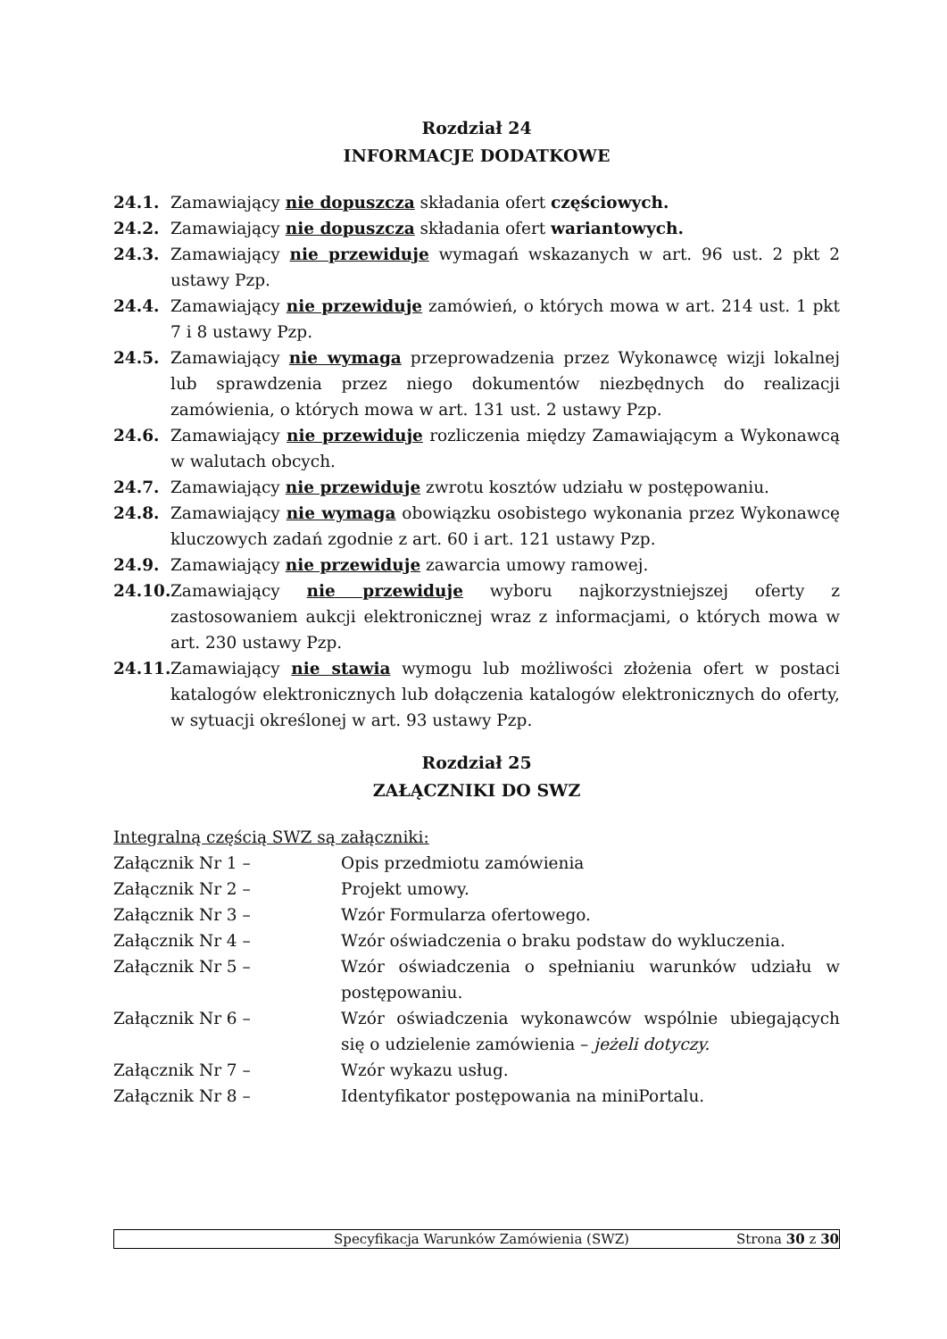Rozdział 24
INFORMACJE DODATKOWE
24.1. Zamawiający nie dopuszcza składania ofert częściowych.
24.2. Zamawiający nie dopuszcza składania ofert wariantowych.
24.3. Zamawiający nie przewiduje wymagań wskazanych w art. 96 ust. 2 pkt 2 ustawy Pzp.
24.4. Zamawiający nie przewiduje zamówień, o których mowa w art. 214 ust. 1 pkt 7 i 8 ustawy Pzp.
24.5. Zamawiający nie wymaga przeprowadzenia przez Wykonawcę wizji lokalnej lub sprawdzenia przez niego dokumentów niezbędnych do realizacji zamówienia, o których mowa w art. 131 ust. 2 ustawy Pzp.
24.6. Zamawiający nie przewiduje rozliczenia między Zamawiającym a Wykonawcą w walutach obcych.
24.7. Zamawiający nie przewiduje zwrotu kosztów udziału w postępowaniu.
24.8. Zamawiający nie wymaga obowiązku osobistego wykonania przez Wykonawcę kluczowych zadań zgodnie z art. 60 i art. 121 ustawy Pzp.
24.9. Zamawiający nie przewiduje zawarcia umowy ramowej.
24.10. Zamawiający nie przewiduje wyboru najkorzystniejszej oferty z zastosowaniem aukcji elektronicznej wraz z informacjami, o których mowa w art. 230 ustawy Pzp.
24.11. Zamawiający nie stawia wymogu lub możliwości złożenia ofert w postaci katalogów elektronicznych lub dołączenia katalogów elektronicznych do oferty, w sytuacji określonej w art. 93 ustawy Pzp.
Rozdział 25
ZAŁĄCZNIKI DO SWZ
Integralną częścią SWZ są załączniki:
Załącznik Nr 1 – Opis przedmiotu zamówienia
Załącznik Nr 2 – Projekt umowy.
Załącznik Nr 3 – Wzór Formularza ofertowego.
Załącznik Nr 4 – Wzór oświadczenia o braku podstaw do wykluczenia.
Załącznik Nr 5 – Wzór oświadczenia o spełnianiu warunków udziału w postępowaniu.
Załącznik Nr 6 – Wzór oświadczenia wykonawców wspólnie ubiegających się o udzielenie zamówienia – jeżeli dotyczy.
Załącznik Nr 7 – Wzór wykazu usług.
Załącznik Nr 8 – Identyfikator postępowania na miniPortalu.
Specyfikacja Warunków Zamówienia (SWZ) Strona 30 z 30